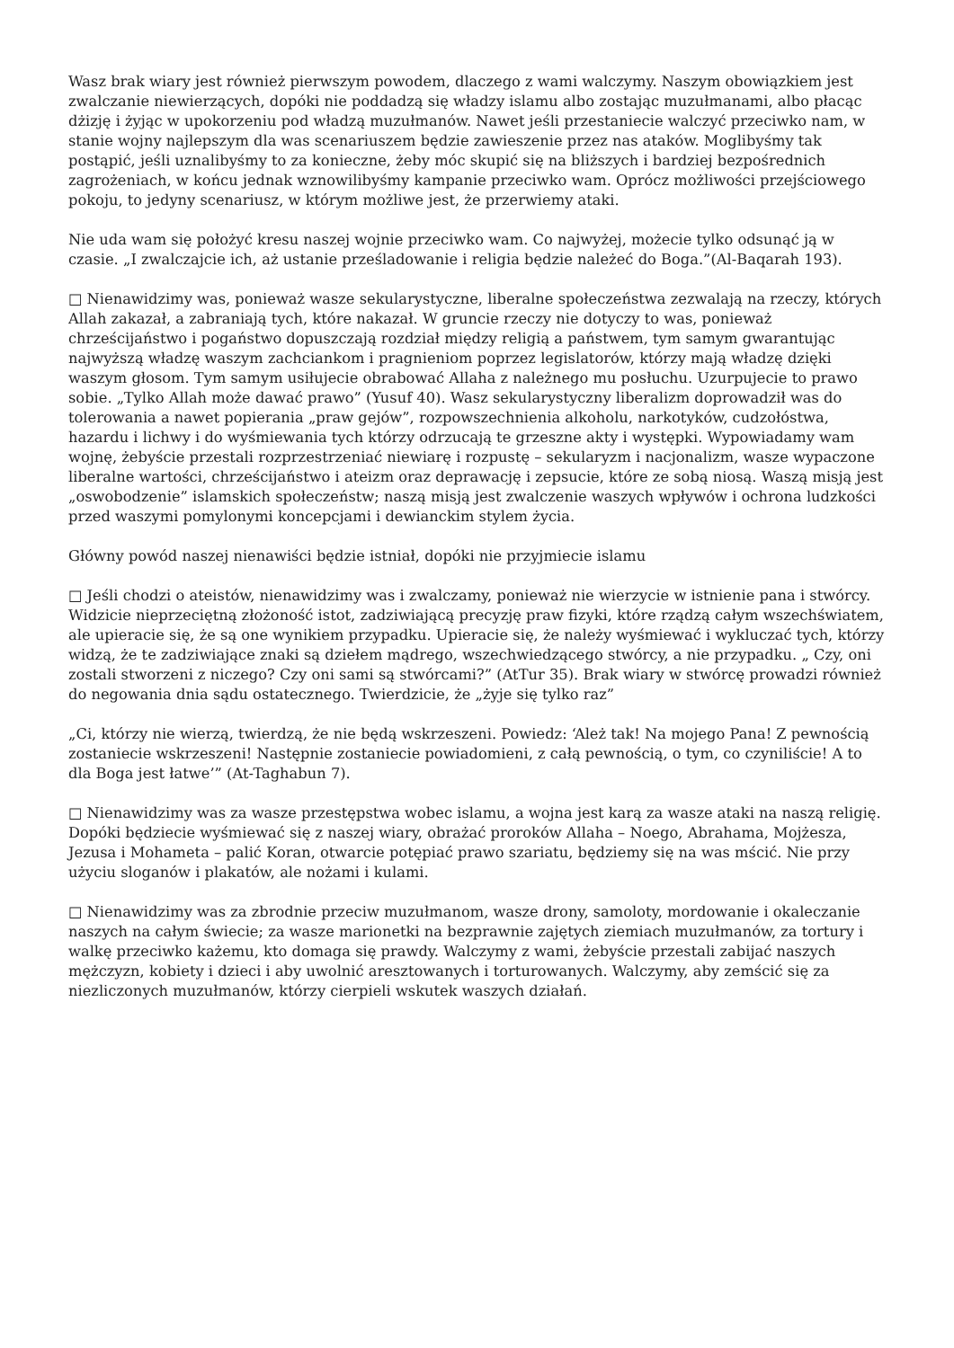Wasz brak wiary jest również pierwszym powodem, dlaczego z wami walczymy. Naszym obowiązkiem jest zwalczanie niewierzących, dopóki nie poddadzą się władzy islamu albo zostając muzułmanami, albo płacąc dżizję i żyjąc w upokorzeniu pod władzą muzułmanów. Nawet jeśli przestaniecie walczyć przeciwko nam, w stanie wojny najlepszym dla was scenariuszem będzie zawieszenie przez nas ataków. Moglibyśmy tak postąpić, jeśli uznalibyśmy to za konieczne, żeby móc skupić się na bliższych i bardziej bezpośrednich zagrożeniach, w końcu jednak wznowilibyśmy kampanie przeciwko wam. Oprócz możliwości przejściowego pokoju, to jedyny scenariusz, w którym możliwe jest, że przerwiemy ataki.
Nie uda wam się położyć kresu naszej wojnie przeciwko wam. Co najwyżej, możecie tylko odsunąć ją w czasie. „I zwalczajcie ich, aż ustanie prześladowanie i religia będzie należeć do Boga.”(Al-Baqarah 193).
□ Nienawidzimy was, ponieważ wasze sekularystyczne, liberalne społeczeństwa zezwalają na rzeczy, których Allah zakazał, a zabraniają tych, które nakazał. W gruncie rzeczy nie dotyczy to was, ponieważ chrześcijaństwo i pogaństwo dopuszczają rozdział między religią a państwem, tym samym gwarantując najwyższą władzę waszym zachciankom i pragnieniom poprzez legislatorów, którzy mają władzę dzięki waszym głosom. Tym samym usiłujecie obrabować Allaha z należnego mu posłuchu. Uzurpujecie to prawo sobie. „Tylko Allah może dawać prawo” (Yusuf 40). Wasz sekularystyczny liberalizm doprowadził was do tolerowania a nawet popierania „praw gejów”, rozpowszechnienia alkoholu, narkotyków, cudzołóstwa, hazardu i lichwy i do wyśmiewania tych którzy odrzucają te grzeszne akty i występki. Wypowiadamy wam wojnę, żebyście przestali rozprzestrzeniać niewiarę i rozpustę – sekularyzm i nacjonalizm, wasze wypaczone liberalne wartości, chrześcijaństwo i ateizm oraz deprawację i zepsucie, które ze sobą niosą. Waszą misją jest „oswobodzenie” islamskich społeczeństw; naszą misją jest zwalczenie waszych wpływów i ochrona ludzkości przed waszymi pomylonymi koncepcjami i dewianckim stylem życia.
Główny powód naszej nienawiści będzie istniał, dopóki nie przyjmiecie islamu
□ Jeśli chodzi o ateistów, nienawidzimy was i zwalczamy, ponieważ nie wierzycie w istnienie pana i stwórcy. Widzicie nieprzeciętną złożoność istot, zadziwiającą precyzję praw fizyki, które rządzą całym wszechświatem, ale upieracie się, że są one wynikiem przypadku. Upieracie się, że należy wyśmiewać i wykluczać tych, którzy widzą, że te zadziwiające znaki są dziełem mądrego, wszechwiedzącego stwórcy, a nie przypadku. „ Czy, oni zostali stworzeni z niczego? Czy oni sami są stwórcami?” (AtTur 35). Brak wiary w stwórcę prowadzi również do negowania dnia sądu ostatecznego. Twierdzicie, że „żyje się tylko raz”
„Ci, którzy nie wierzą, twierdzą, że nie będą wskrzeszeni. Powiedz: ‘Ależ tak! Na mojego Pana! Z pewnością zostaniecie wskrzeszeni! Następnie zostaniecie powiadomieni, z całą pewnością, o tym, co czyniliście! A to dla Boga jest łatwe’” (At-Taghabun 7).
□ Nienawidzimy was za wasze przestępstwa wobec islamu, a wojna jest karą za wasze ataki na naszą religię. Dopóki będziecie wyśmiewać się z naszej wiary, obrażać proroków Allaha – Noego, Abrahama, Mojżesza, Jezusa i Mohameta – palić Koran, otwarcie potępiać prawo szariatu, będziemy się na was mścić. Nie przy użyciu sloganów i plakatów, ale nożami i kulami.
□ Nienawidzimy was za zbrodnie przeciw muzułmanom, wasze drony, samoloty, mordowanie i okaleczanie naszych na całym świecie; za wasze marionetki na bezprawnie zajętych ziemiach muzułmanów, za tortury i walkę przeciwko każemu, kto domaga się prawdy. Walczymy z wami, żebyście przestali zabijać naszych mężczyzn, kobiety i dzieci i aby uwolnić aresztowanych i torturowanych. Walczymy, aby zemścić się za niezliczonych muzułmanów, którzy cierpieli wskutek waszych działań.